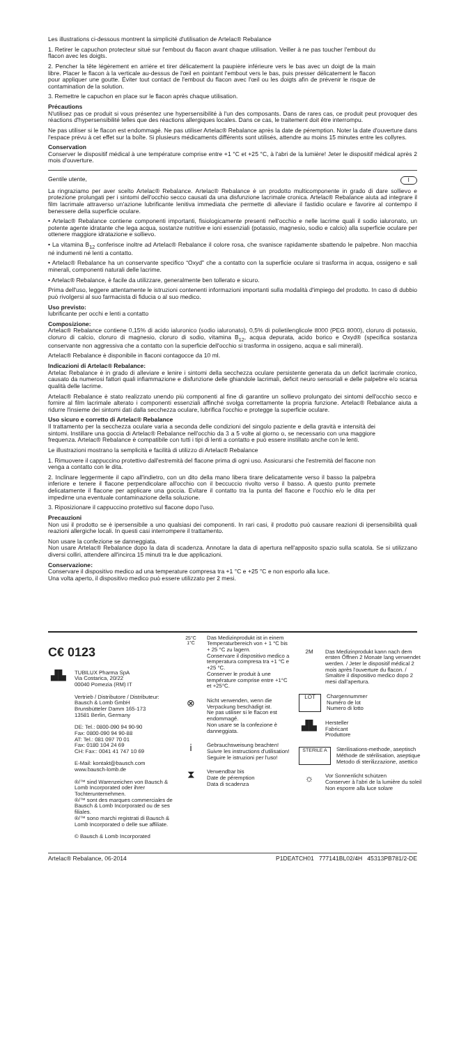Les illustrations ci-dessous montrent la simplicité d'utilisation de Artelac® Rebalance
1. Retirer le capuchon protecteur situé sur l'embout du flacon avant chaque utilisation. Veiller à ne pas toucher l'embout du flacon avec les doigts.
2. Pencher la tête légèrement en arrière et tirer délicatement la paupière inférieure vers le bas avec un doigt de la main libre. Placer le flacon à la verticale au-dessus de l'œil en pointant l'embout vers le bas, puis presser délicatement le flacon pour appliquer une goutte. Éviter tout contact de l'embout du flacon avec l'œil ou les doigts afin de prévenir le risque de contamination de la solution.
3. Remettre le capuchon en place sur le flacon après chaque utilisation.
Précautions
N'utilisez pas ce produit si vous présentez une hypersensibilité à l'un des composants. Dans de rares cas, ce produit peut provoquer des réactions d'hypersensibilité telles que des réactions allergiques locales. Dans ce cas, le traitement doit être interrompu.
Ne pas utiliser si le flacon est endommagé. Ne pas utiliser Artelac® Rebalance après la date de péremption. Noter la date d'ouverture dans l'espace prévu à cet effet sur la boîte. Si plusieurs médicaments différents sont utilisés, attendre au moins 15 minutes entre les collyres.
Conservation
Conserver le dispositif médical à une température comprise entre +1 °C et +25 °C, à l'abri de la lumière! Jeter le dispositif médical après 2 mois d'ouverture.
Gentile utente, I
La ringraziamo per aver scelto Artelac® Rebalance. Artelac® Rebalance è un prodotto multicomponente in grado di dare sollievo e protezione prolungati per i sintomi dell'occhio secco causati da una disfunzione lacrimale cronica. Artelac® Rebalance aiuta ad integrare il film lacrimale attraverso un'azione lubrificante lenitiva immediata che permette di alleviare il fastidio oculare e favorire al contempo il benessere della superficie oculare.
• Artelac® Rebalance contiene componenti importanti, fisiologicamente presenti nell'occhio e nelle lacrime quali il sodio ialuronato, un potente agente idratante che lega acqua, sostanze nutritive e ioni essenziali (potassio, magnesio, sodio e calcio) alla superficie oculare per ottenere maggiore idratazione e sollievo.
• La vitamina B<sub>12</sub> conferisce inoltre ad Artelac® Rebalance il colore rosa, che svanisce rapidamente sbattendo le palpebre. Non macchia né indumenti né lenti a contatto.
• Artelac® Rebalance ha un conservante specifico “Oxyd” che a contatto con la superficie oculare si trasforma in acqua, ossigeno e sali minerali, componenti naturali delle lacrime.
• Artelac® Rebalance, è facile da utilizzare, generalmente ben tollerato e sicuro.
Prima dell'uso, leggere attentamente le istruzioni contenenti informazioni importanti sulla modalità d'impiego del prodotto. In caso di dubbio può rivolgersi al suo farmacista di fiducia o al suo medico.
Uso previsto:
lubrificante per occhi e lenti a contatto
Composizione:
Artelac® Rebalance contiene 0,15% di acido ialuronico (sodio ialuronato), 0,5% di polietilenglicole 8000 (PEG 8000), cloruro di potassio, cloruro di calcio, cloruro di magnesio, cloruro di sodio, vitamina B<sub>12</sub>, acqua depurata, acido borico e Oxyd® (specifica sostanza conservante non aggressiva che a contatto con la superficie dell'occhio si trasforma in ossigeno, acqua e sali minerali).
Artelac® Rebalance è disponibile in flaconi contagocce da 10 ml.
Indicazioni di Artelac® Rebalance:
Artelac Rebalance è in grado di alleviare e lenire i sintomi della secchezza oculare persistente generata da un deficit lacrimale cronico, causato da numerosi fattori quali infiammazione e disfunzione delle ghiandole lacrimali, deficit neuro sensoriali e delle palpebre e/o scarsa qualità delle lacrime.
Artelac® Rebalance è stato realizzato unendo più componenti al fine di garantire un sollievo prolungato dei sintomi dell'occhio secco e fornire al film lacrimale alterato i componenti essenziali affinché svolga correttamente la propria funzione. Artelac® Rebalance aiuta a ridurre l'insieme dei sintomi dati dalla secchezza oculare, lubrifica l'occhio e protegge la superficie oculare.
Uso sicuro e corretto di Artelac® Rebalance
Il trattamento per la secchezza oculare varia a seconda delle condizioni del singolo paziente e della gravità e intensità dei sintomi. Instillare una goccia di Artelac® Rebalance nell'occhio da 3 a 5 volte al giorno o, se necessario con una maggiore frequenza. Artelac® Rebalance è compatibile con tutti i tipi di lenti a contatto e può essere instillato anche con le lenti.
Le illustrazioni mostrano la semplicità e facilità di utilizzo di Artelac® Rebalance
1. Rimuovere il cappuccino protettivo dall'estremità del flacone prima di ogni uso. Assicurarsi che l'estremità del flacone non venga a contatto con le dita.
2. Inclinare leggermente il capo all'indietro, con un dito della mano libera tirare delicatamente verso il basso la palpebra inferiore e tenere il flacone perpendicolare all'occhio con il beccuccio rivolto verso il basso. A questo punto premete delicatamente il flacone per applicare una goccia. Evitare il contatto tra la punta del flacone e l'occhio e/o le dita per impedirne una eventuale contaminazione della soluzione.
3. Riposizionare il cappuccino protettivo sul flacone dopo l'uso.
Precauzioni
Non usi il prodotto se è ipersensibile a uno qualsiasi dei componenti. In rari casi, il prodotto può causare reazioni di ipersensibilità quali reazioni allergiche locali. In questi casi interrompere il trattamento.
Non usare la confezione se danneggiata.
Non usare Artelac® Rebalance dopo la data di scadenza. Annotare la data di apertura nell'apposito spazio sulla scatola. Se si utilizzano diversi colliri, attendere all'incirca 15 minuti tra le due applicazioni.
Conservazione:
Conservare il dispositivo medico ad una temperature compresa tra +1 °C e +25 °C e non esporlo alla luce.
Una volta aperto, il dispositivo medico può essere utilizzato per 2 mesi.
C€ 0123
▟▙
TUBILUX Pharma SpA
Via Costarica, 20/22
00040 Pomezia (RM) IT
Vertrieb / Distributore / Distributeur:
Bausch & Lomb GmbH
Brunsbütteler Damm 165-173
13581 Berlin, Germany
DE: Tel.: 0800-090 94 90-90
Fax: 0800-090 94 90-88
AT: Tel.: 081 097 70 01
Fax: 0180 104 24 69
CH: Fax:: 0041 41 747 10 69
E-Mail: kontakt@bausch.com
www.bausch-lomb.de
®/™ sind Warenzeichen von Bausch & Lomb Incorporated oder ihrer Tochterunternehmen.
®/™ sont des marques commerciales de Bausch & Lomb Incorporated ou de ses filiales.
®/™ sono marchi registrati di Bausch & Lomb Incorporated o delle sue affiliate.
© Bausch & Lomb Incorporated
25°C
1°C
Das Medizinprodukt ist in einem Temperaturbereich von + 1 °C bis + 25 °C zu lagern.
Conservare il dispositivo medico a temperatura compresa tra +1 °C e +25 °C.
Conserver le produit à une température comprise entre +1°C et +25°C.
⊗
Nicht verwenden, wenn die Verpackung beschädigt ist.
Ne pas utiliser si le flacon est endommagé.
Non usare se la confezione è danneggiata.
i
Gebrauchsweisung beachten!
Suivre les instructions d'utilisation!
Seguire le istruzioni per l'uso!
⧗
Verwendbar bis
Date de péremption
Data di scadenza
2M Das Medizinprodukt kann nach dem ersten Öffnen 2 Monate lang verwendet werden. / Jeter le dispositif médical 2 mois après l'ouverture du flacon. / Smaltire il dispositivo medico dopo 2 mesi dall'apertura.
LOT Chargennummer
Numéro de lot
Numero di lotto
▟▙
Hersteller
Fabricant
Produttore
STERILE A Sterilisations-methode, aseptisch
Méthode de stérilisation, aseptique
Metodo di sterilizzazione, asettico
☼
Vor Sonnenlicht schützen
Conserver à l'abri de la lumière du soleil
Non esporre alla luce solare
Artelac® Rebalance, 06-2014 P1DEATCH01 777141BL02/4H 45313PB781/2-DE